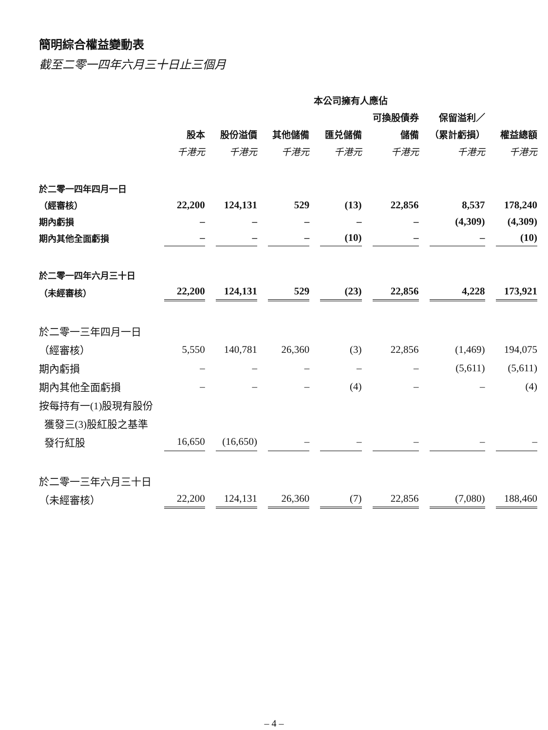簡明綜合權益變動表
截至二零一四年六月三十日止三個月
| | 本公司擁有人應佔 | | | | | | |
| --- | --- | --- | --- | --- | --- | --- | --- |
| | | | | | 可換股債券 | 保留溢利／ | |
| | 股本 | 股份溢價 | 其他儲備 | 匯兑儲備 | 儲備 | （累計虧損） | 權益總額 |
| | 千港元 | 千港元 | 千港元 | 千港元 | 千港元 | 千港元 | 千港元 |
| 於二零一四年四月一日 | | | | | | | |
| （經審核） | 22,200 | 124,131 | 529 | (13) | 22,856 | 8,537 | 178,240 |
| 期內虧損 | – | – | – | – | – | (4,309) | (4,309) |
| 期內其他全面虧損 | – | – | – | (10) | – | – | (10) |
| 於二零一四年六月三十日 | | | | | | | |
| （未經審核） | 22,200 | 124,131 | 529 | (23) | 22,856 | 4,228 | 173,921 |
| 於二零一三年四月一日 | | | | | | | |
| （經審核） | 5,550 | 140,781 | 26,360 | (3) | 22,856 | (1,469) | 194,075 |
| 期內虧損 | – | – | – | – | – | (5,611) | (5,611) |
| 期內其他全面虧損 | – | – | – | (4) | – | – | (4) |
| 按每持有一(1)股現有股份 | | | | | | | |
| 獲發三(3)股紅股之基準 | | | | | | | |
| 發行紅股 | 16,650 | (16,650) | – | – | – | – | – |
| 於二零一三年六月三十日 | | | | | | | |
| （未經審核） | 22,200 | 124,131 | 26,360 | (7) | 22,856 | (7,080) | 188,460 |
– 4 –